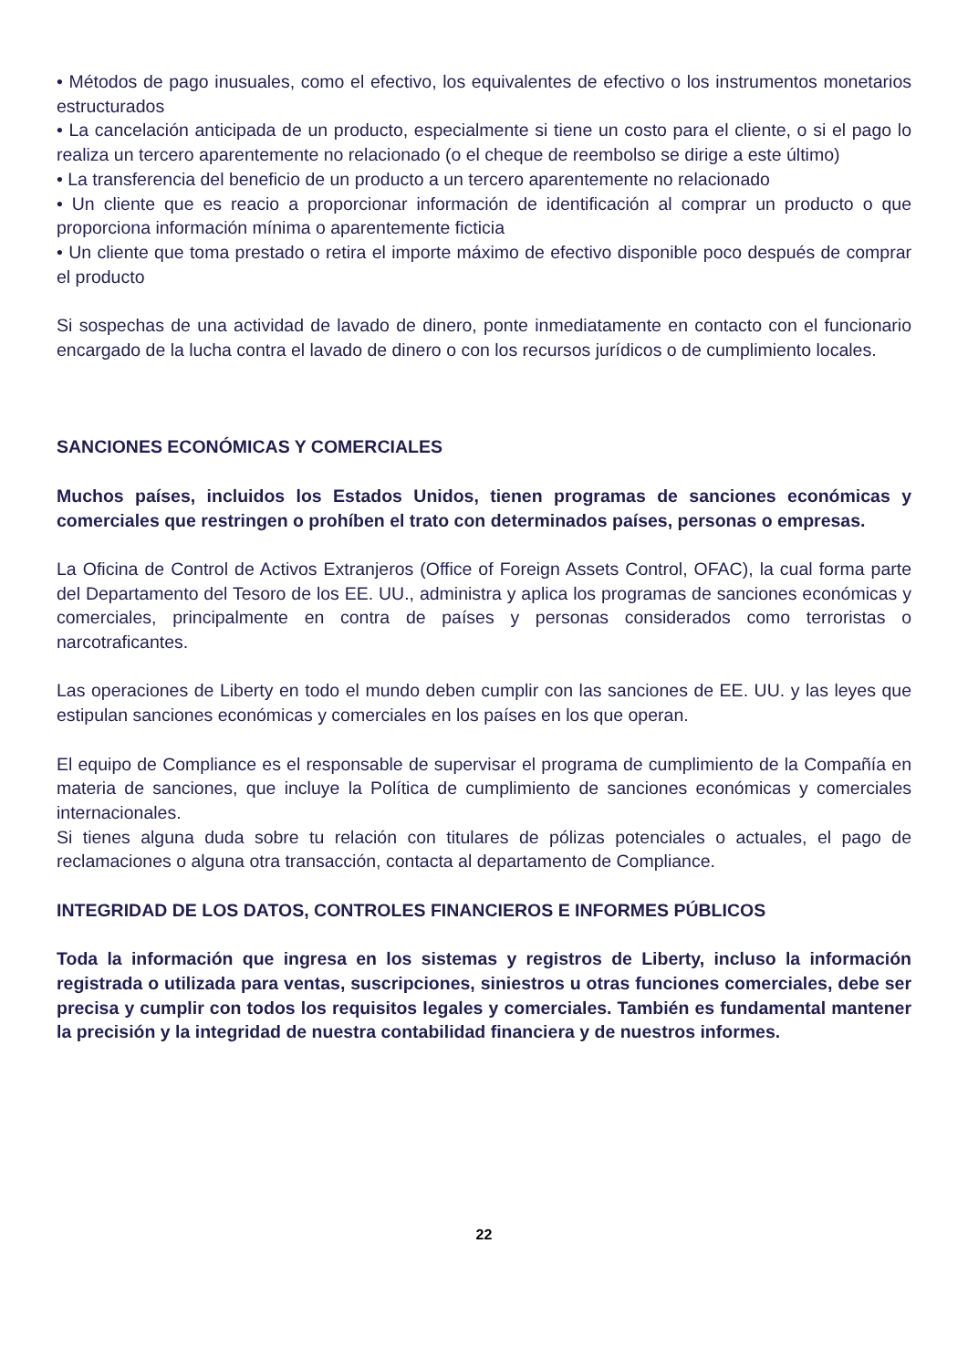• Métodos de pago inusuales, como el efectivo, los equivalentes de efectivo o los instrumentos monetarios estructurados
• La cancelación anticipada de un producto, especialmente si tiene un costo para el cliente, o si el pago lo realiza un tercero aparentemente no relacionado (o el cheque de reembolso se dirige a este último)
• La transferencia del beneficio de un producto a un tercero aparentemente no relacionado
• Un cliente que es reacio a proporcionar información de identificación al comprar un producto o que proporciona información mínima o aparentemente ficticia
• Un cliente que toma prestado o retira el importe máximo de efectivo disponible poco después de comprar el producto
Si sospechas de una actividad de lavado de dinero, ponte inmediatamente en contacto con el funcionario encargado de la lucha contra el lavado de dinero o con los recursos jurídicos o de cumplimiento locales.
SANCIONES ECONÓMICAS Y COMERCIALES
Muchos países, incluidos los Estados Unidos, tienen programas de sanciones económicas y comerciales que restringen o prohíben el trato con determinados países, personas o empresas.
La Oficina de Control de Activos Extranjeros (Office of Foreign Assets Control, OFAC), la cual forma parte del Departamento del Tesoro de los EE. UU., administra y aplica los programas de sanciones económicas y comerciales, principalmente en contra de países y personas considerados como terroristas o narcotraficantes.
Las operaciones de Liberty en todo el mundo deben cumplir con las sanciones de EE. UU. y las leyes que estipulan sanciones económicas y comerciales en los países en los que operan.
El equipo de Compliance es el responsable de supervisar el programa de cumplimiento de la Compañía en materia de sanciones, que incluye la Política de cumplimiento de sanciones económicas y comerciales internacionales.
Si tienes alguna duda sobre tu relación con titulares de pólizas potenciales o actuales, el pago de reclamaciones o alguna otra transacción, contacta al departamento de Compliance.
INTEGRIDAD DE LOS DATOS, CONTROLES FINANCIEROS E INFORMES PÚBLICOS
Toda la información que ingresa en los sistemas y registros de Liberty, incluso la información registrada o utilizada para ventas, suscripciones, siniestros u otras funciones comerciales, debe ser precisa y cumplir con todos los requisitos legales y comerciales. También es fundamental mantener la precisión y la integridad de nuestra contabilidad financiera y de nuestros informes.
22